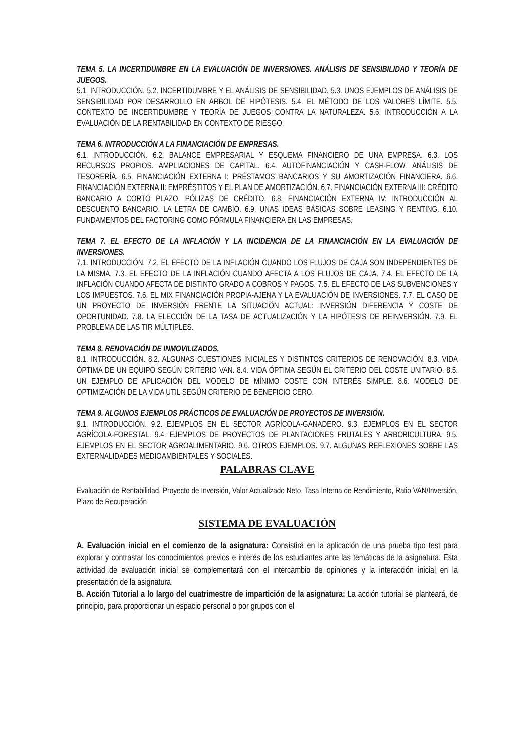TEMA 5. LA INCERTIDUMBRE EN LA EVALUACIÓN DE INVERSIONES. ANÁLISIS DE SENSIBILIDAD Y TEORÍA DE JUEGOS.
5.1. INTRODUCCIÓN. 5.2. INCERTIDUMBRE Y EL ANÁLISIS DE SENSIBILIDAD. 5.3. UNOS EJEMPLOS DE ANÁLISIS DE SENSIBILIDAD POR DESARROLLO EN ARBOL DE HIPÓTESIS. 5.4. EL MÉTODO DE LOS VALORES LÍMITE. 5.5. CONTEXTO DE INCERTIDUMBRE Y TEORÍA DE JUEGOS CONTRA LA NATURALEZA. 5.6. INTRODUCCIÓN A LA EVALUACIÓN DE LA RENTABILIDAD EN CONTEXTO DE RIESGO.
TEMA 6. INTRODUCCIÓN A LA FINANCIACIÓN DE EMPRESAS.
6.1. INTRODUCCIÓN. 6.2. BALANCE EMPRESARIAL Y ESQUEMA FINANCIERO DE UNA EMPRESA. 6.3. LOS RECURSOS PROPIOS. AMPLIACIONES DE CAPITAL. 6.4. AUTOFINANCIACIÓN Y CASH-FLOW. ANÁLISIS DE TESORERÍA. 6.5. FINANCIACIÓN EXTERNA I: PRÉSTAMOS BANCARIOS Y SU AMORTIZACIÓN FINANCIERA. 6.6. FINANCIACIÓN EXTERNA II: EMPRÉSTITOS Y EL PLAN DE AMORTIZACIÓN. 6.7. FINANCIACIÓN EXTERNA III: CRÉDITO BANCARIO A CORTO PLAZO. PÓLIZAS DE CRÉDITO. 6.8. FINANCIACIÓN EXTERNA IV: INTRODUCCIÓN AL DESCUENTO BANCARIO. LA LETRA DE CAMBIO. 6.9. UNAS IDEAS BÁSICAS SOBRE LEASING Y RENTING. 6.10. FUNDAMENTOS DEL FACTORING COMO FÓRMULA FINANCIERA EN LAS EMPRESAS.
TEMA 7. EL EFECTO DE LA INFLACIÓN Y LA INCIDENCIA DE LA FINANCIACIÓN EN LA EVALUACIÓN DE INVERSIONES.
7.1. INTRODUCCIÓN. 7.2. EL EFECTO DE LA INFLACIÓN CUANDO LOS FLUJOS DE CAJA SON INDEPENDIENTES DE LA MISMA. 7.3. EL EFECTO DE LA INFLACIÓN CUANDO AFECTA A LOS FLUJOS DE CAJA. 7.4. EL EFECTO DE LA INFLACIÓN CUANDO AFECTA DE DISTINTO GRADO A COBROS Y PAGOS. 7.5. EL EFECTO DE LAS SUBVENCIONES Y LOS IMPUESTOS. 7.6. EL MIX FINANCIACIÓN PROPIA-AJENA Y LA EVALUACIÓN DE INVERSIONES. 7.7. EL CASO DE UN PROYECTO DE INVERSIÓN FRENTE LA SITUACIÓN ACTUAL: INVERSIÓN DIFERENCIA Y COSTE DE OPORTUNIDAD. 7.8. LA ELECCIÓN DE LA TASA DE ACTUALIZACIÓN Y LA HIPÓTESIS DE REINVERSIÓN. 7.9. EL PROBLEMA DE LAS TIR MÚLTIPLES.
TEMA 8. RENOVACIÓN DE INMOVILIZADOS.
8.1. INTRODUCCIÓN. 8.2. ALGUNAS CUESTIONES INICIALES Y DISTINTOS CRITERIOS DE RENOVACIÓN. 8.3. VIDA ÓPTIMA DE UN EQUIPO SEGÚN CRITERIO VAN. 8.4. VIDA ÓPTIMA SEGÚN EL CRITERIO DEL COSTE UNITARIO. 8.5. UN EJEMPLO DE APLICACIÓN DEL MODELO DE MÍNIMO COSTE CON INTERÉS SIMPLE. 8.6. MODELO DE OPTIMIZACIÓN DE LA VIDA UTIL SEGÚN CRITERIO DE BENEFICIO CERO.
TEMA 9. ALGUNOS EJEMPLOS PRÁCTICOS DE EVALUACIÓN DE PROYECTOS DE INVERSIÓN.
9.1. INTRODUCCIÓN. 9.2. EJEMPLOS EN EL SECTOR AGRÍCOLA-GANADERO. 9.3. EJEMPLOS EN EL SECTOR AGRÍCOLA-FORESTAL. 9.4. EJEMPLOS DE PROYECTOS DE PLANTACIONES FRUTALES Y ARBORICULTURA. 9.5. EJEMPLOS EN EL SECTOR AGROALIMENTARIO. 9.6. OTROS EJEMPLOS. 9.7. ALGUNAS REFLEXIONES SOBRE LAS EXTERNALIDADES MEDIOAMBIENTALES Y SOCIALES.
PALABRAS CLAVE
Evaluación de Rentabilidad, Proyecto de Inversión, Valor Actualizado Neto, Tasa Interna de Rendimiento, Ratio VAN/Inversión, Plazo de Recuperación
SISTEMA DE EVALUACIÓN
A. Evaluación inicial en el comienzo de la asignatura: Consistirá en la aplicación de una prueba tipo test para explorar y contrastar los conocimientos previos e interés de los estudiantes ante las temáticas de la asignatura. Esta actividad de evaluación inicial se complementará con el intercambio de opiniones y la interacción inicial en la presentación de la asignatura.
B. Acción Tutorial a lo largo del cuatrimestre de impartición de la asignatura: La acción tutorial se planteará, de principio, para proporcionar un espacio personal o por grupos con el